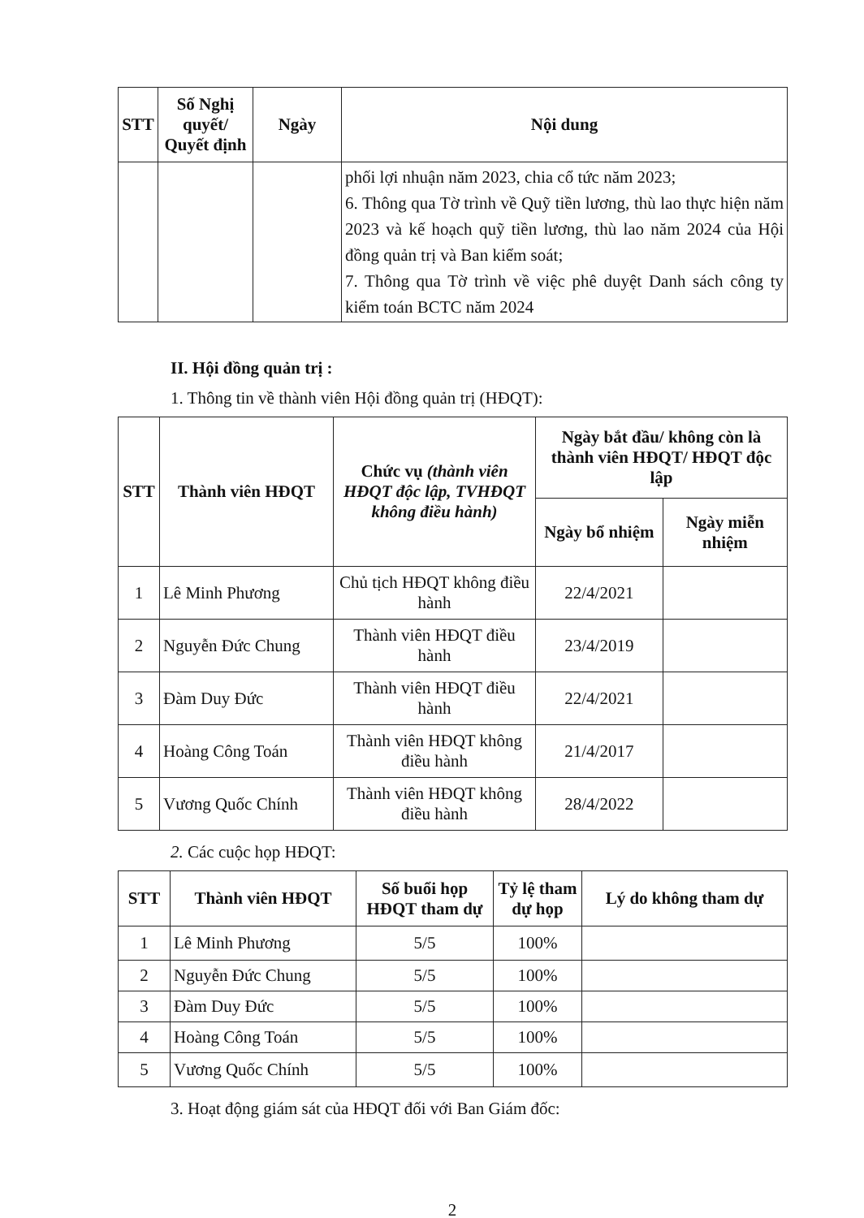| STT | Số Nghị quyết/ Quyết định | Ngày | Nội dung |
| --- | --- | --- | --- |
| | | | phối lợi nhuận năm 2023, chia cổ tức năm 2023; 6. Thông qua Tờ trình về Quỹ tiền lương, thù lao thực hiện năm 2023 và kế hoạch quỹ tiền lương, thù lao năm 2024 của Hội đồng quản trị và Ban kiểm soát; 7. Thông qua Tờ trình về việc phê duyệt Danh sách công ty kiểm toán BCTC năm 2024 |
II. Hội đồng quản trị :
1. Thông tin về thành viên Hội đồng quản trị (HĐQT):
| STT | Thành viên HĐQT | Chức vụ (thành viên HĐQT độc lập, TVHĐQT không điều hành) | Ngày bắt đầu/ không còn là thành viên HĐQT/ HĐQT độc lập | |
| --- | --- | --- | --- | --- |
| | | | Ngày bổ nhiệm | Ngày miễn nhiệm |
| 1 | Lê Minh Phương | Chủ tịch HĐQT không điều hành | 22/4/2021 | |
| 2 | Nguyễn Đức Chung | Thành viên HĐQT điều hành | 23/4/2019 | |
| 3 | Đàm Duy Đức | Thành viên HĐQT điều hành | 22/4/2021 | |
| 4 | Hoàng Công Toán | Thành viên HĐQT không điều hành | 21/4/2017 | |
| 5 | Vương Quốc Chính | Thành viên HĐQT không điều hành | 28/4/2022 | |
2. Các cuộc họp HĐQT:
| STT | Thành viên HĐQT | Số buổi họp HĐQT tham dự | Tỷ lệ tham dự họp | Lý do không tham dự |
| --- | --- | --- | --- | --- |
| 1 | Lê Minh Phương | 5/5 | 100% | |
| 2 | Nguyễn Đức Chung | 5/5 | 100% | |
| 3 | Đàm Duy Đức | 5/5 | 100% | |
| 4 | Hoàng Công Toán | 5/5 | 100% | |
| 5 | Vương Quốc Chính | 5/5 | 100% | |
3. Hoạt động giám sát của HĐQT đối với Ban Giám đốc:
2